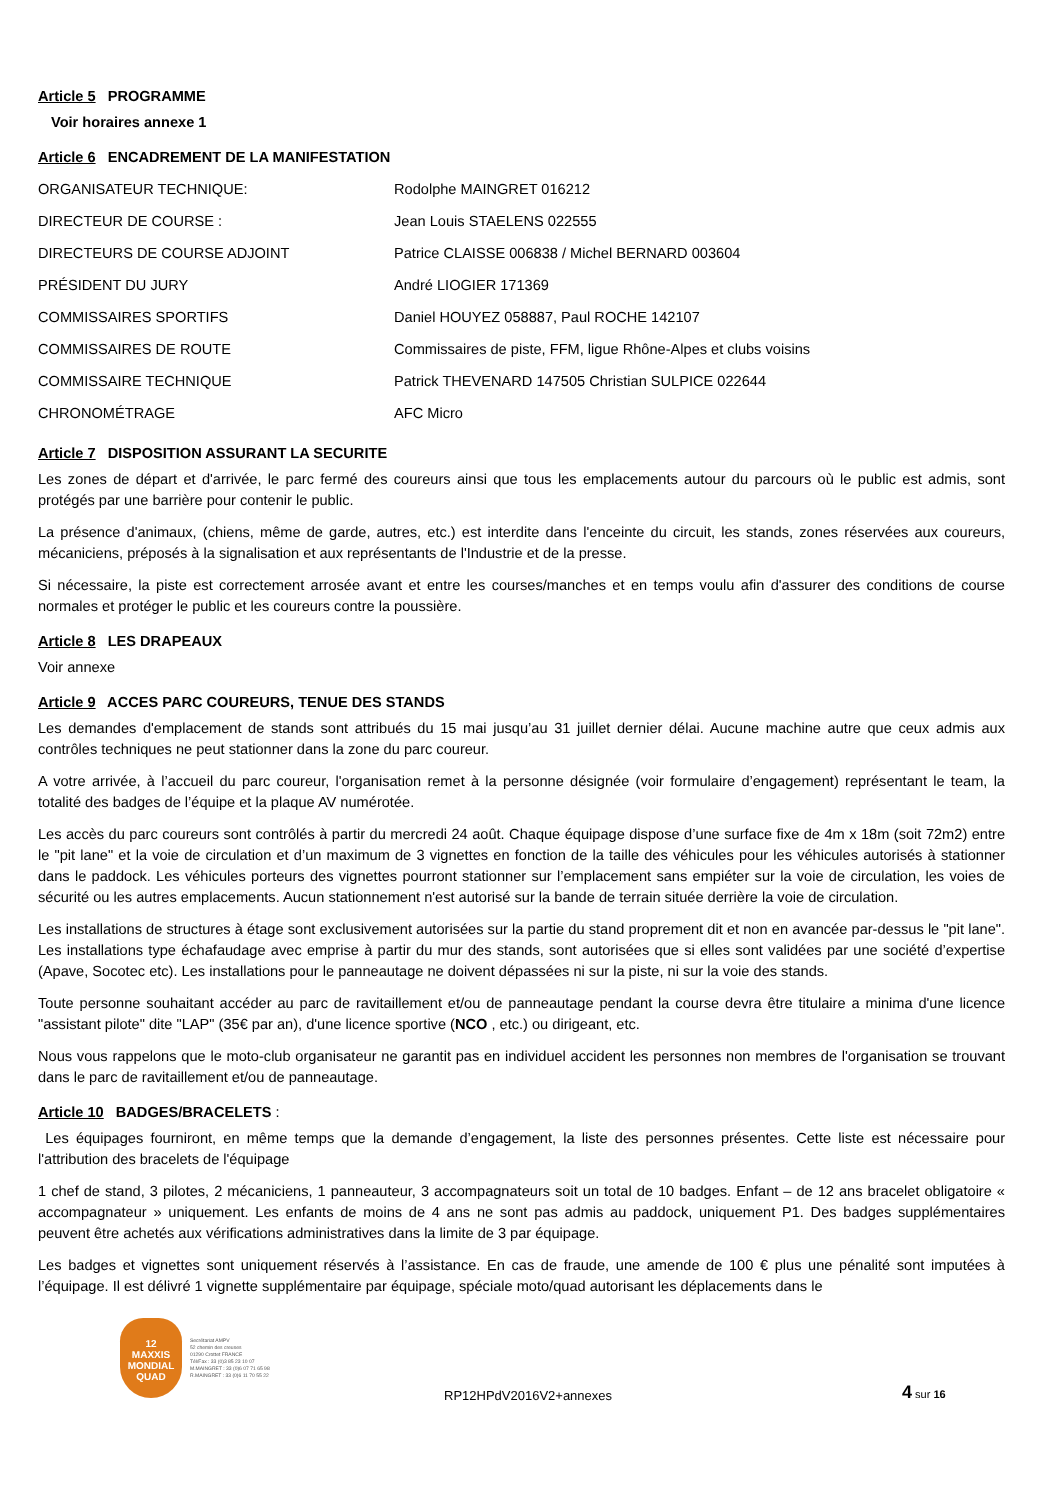Article 5 PROGRAMME
Voir horaires annexe 1
Article 6 ENCADREMENT DE LA MANIFESTATION
| ORGANISATEUR TECHNIQUE: | Rodolphe MAINGRET 016212 |
| DIRECTEUR DE COURSE : | Jean Louis STAELENS 022555 |
| DIRECTEURS DE COURSE ADJOINT | Patrice CLAISSE 006838 / Michel BERNARD 003604 |
| PRÉSIDENT DU JURY | André LIOGIER 171369 |
| COMMISSAIRES SPORTIFS | Daniel HOUYEZ 058887, Paul ROCHE 142107 |
| COMMISSAIRES DE ROUTE | Commissaires de piste, FFM, ligue Rhône-Alpes et clubs voisins |
| COMMISSAIRE TECHNIQUE | Patrick THEVENARD 147505 Christian SULPICE 022644 |
| CHRONOMÉTRAGE | AFC Micro |
Article 7 DISPOSITION ASSURANT LA SECURITE
Les zones de départ et d'arrivée, le parc fermé des coureurs ainsi que tous les emplacements autour du parcours où le public est admis, sont protégés par une barrière pour contenir le public.
La présence d'animaux, (chiens, même de garde, autres, etc.) est interdite dans l'enceinte du circuit, les stands, zones réservées aux coureurs, mécaniciens, préposés à la signalisation et aux représentants de l'Industrie et de la presse.
Si nécessaire, la piste est correctement arrosée avant et entre les courses/manches et en temps voulu afin d'assurer des conditions de course normales et protéger le public et les coureurs contre la poussière.
Article 8 LES DRAPEAUX
Voir annexe
Article 9 ACCES PARC COUREURS, TENUE DES STANDS
Les demandes d'emplacement de stands sont attribués du 15 mai jusqu’au 31 juillet dernier délai. Aucune machine autre que ceux admis aux contrôles techniques ne peut stationner dans la zone du parc coureur.
A votre arrivée, à l’accueil du parc coureur, l'organisation remet à la personne désignée (voir formulaire d’engagement) représentant le team, la totalité des badges de l’équipe et la plaque AV numérotée.
Les accès du parc coureurs sont contrôlés à partir du mercredi 24 août. Chaque équipage dispose d’une surface fixe de 4m x 18m (soit 72m2) entre le "pit lane" et la voie de circulation et d’un maximum de 3 vignettes en fonction de la taille des véhicules pour les véhicules autorisés à stationner dans le paddock. Les véhicules porteurs des vignettes pourront stationner sur l’emplacement sans empiéter sur la voie de circulation, les voies de sécurité ou les autres emplacements. Aucun stationnement n'est autorisé sur la bande de terrain située derrière la voie de circulation.
Les installations de structures à étage sont exclusivement autorisées sur la partie du stand proprement dit et non en avancée par-dessus le "pit lane". Les installations type échafaudage avec emprise à partir du mur des stands, sont autorisées que si elles sont validées par une société d’expertise (Apave, Socotec etc). Les installations pour le panneautage ne doivent dépassées ni sur la piste, ni sur la voie des stands.
Toute personne souhaitant accéder au parc de ravitaillement et/ou de panneautage pendant la course devra être titulaire a minima d'une licence "assistant pilote" dite "LAP" (35€ par an), d'une licence sportive (NCO , etc.) ou dirigeant, etc.
Nous vous rappelons que le moto-club organisateur ne garantit pas en individuel accident les personnes non membres de l'organisation se trouvant dans le parc de ravitaillement et/ou de panneautage.
Article 10 BADGES/BRACELETS :
Les équipages fourniront, en même temps que la demande d’engagement, la liste des personnes présentes. Cette liste est nécessaire pour l'attribution des bracelets de l'équipage
1 chef de stand, 3 pilotes, 2 mécaniciens, 1 panneauteur, 3 accompagnateurs soit un total de 10 badges. Enfant – de 12 ans bracelet obligatoire « accompagnateur » uniquement. Les enfants de moins de 4 ans ne sont pas admis au paddock, uniquement P1. Des badges supplémentaires peuvent être achetés aux vérifications administratives dans la limite de 3 par équipage.
Les badges et vignettes sont uniquement réservés à l’assistance. En cas de fraude, une amende de 100 € plus une pénalité sont imputées à l’équipage. Il est délivré 1 vignette supplémentaire par équipage, spéciale moto/quad autorisant les déplacements dans le
12
MAXXIS
MONDIAL QUAD
Secrétariat AMPV
52 chemin des creuses
01290 Crottet FRANCE
Tél/Fax : 33 (0)3 85 23 10 07
M.MAINGRET : 33 (0)6 07 71 65 98
R.MAINGRET : 33 (0)6 11 70 55 22
RP12HPdV2016V2+annexes
4 sur 16